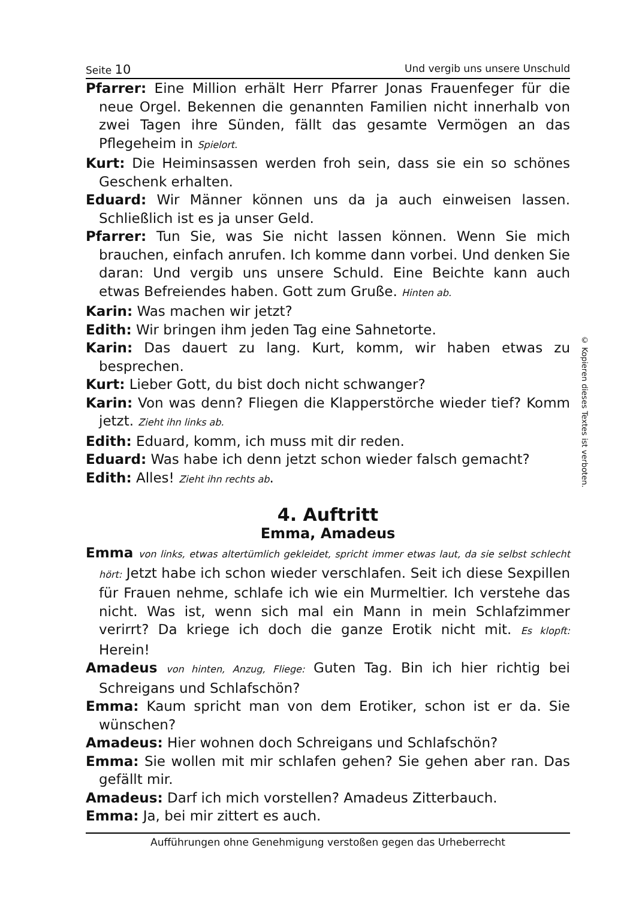Seite 10 Und vergib uns unsere Unschuld
Pfarrer: Eine Million erhält Herr Pfarrer Jonas Frauenfeger für die neue Orgel. Bekennen die genannten Familien nicht innerhalb von zwei Tagen ihre Sünden, fällt das gesamte Vermögen an das Pflegeheim in Spielort.
Kurt: Die Heiminsassen werden froh sein, dass sie ein so schönes Geschenk erhalten.
Eduard: Wir Männer können uns da ja auch einweisen lassen. Schließlich ist es ja unser Geld.
Pfarrer: Tun Sie, was Sie nicht lassen können. Wenn Sie mich brauchen, einfach anrufen. Ich komme dann vorbei. Und denken Sie daran: Und vergib uns unsere Schuld. Eine Beichte kann auch etwas Befreiendes haben. Gott zum Gruße. Hinten ab.
Karin: Was machen wir jetzt?
Edith: Wir bringen ihm jeden Tag eine Sahnetorte.
Karin: Das dauert zu lang. Kurt, komm, wir haben etwas zu besprechen.
Kurt: Lieber Gott, du bist doch nicht schwanger?
Karin: Von was denn? Fliegen die Klapperstörche wieder tief? Komm jetzt. Zieht ihn links ab.
Edith: Eduard, komm, ich muss mit dir reden.
Eduard: Was habe ich denn jetzt schon wieder falsch gemacht?
Edith: Alles! Zieht ihn rechts ab.
4. Auftritt
Emma, Amadeus
Emma von links, etwas altertümlich gekleidet, spricht immer etwas laut, da sie selbst schlecht hört: Jetzt habe ich schon wieder verschlafen. Seit ich diese Sexpillen für Frauen nehme, schlafe ich wie ein Murmeltier. Ich verstehe das nicht. Was ist, wenn sich mal ein Mann in mein Schlafzimmer verirrt? Da kriege ich doch die ganze Erotik nicht mit. Es klopft: Herein!
Amadeus von hinten, Anzug, Fliege: Guten Tag. Bin ich hier richtig bei Schreigans und Schlafschön?
Emma: Kaum spricht man von dem Erotiker, schon ist er da. Sie wünschen?
Amadeus: Hier wohnen doch Schreigans und Schlafschön?
Emma: Sie wollen mit mir schlafen gehen? Sie gehen aber ran. Das gefällt mir.
Amadeus: Darf ich mich vorstellen? Amadeus Zitterbauch.
Emma: Ja, bei mir zittert es auch.
Aufführungen ohne Genehmigung verstoßen gegen das Urheberrecht
© Kopieren dieses Textes ist verboten.